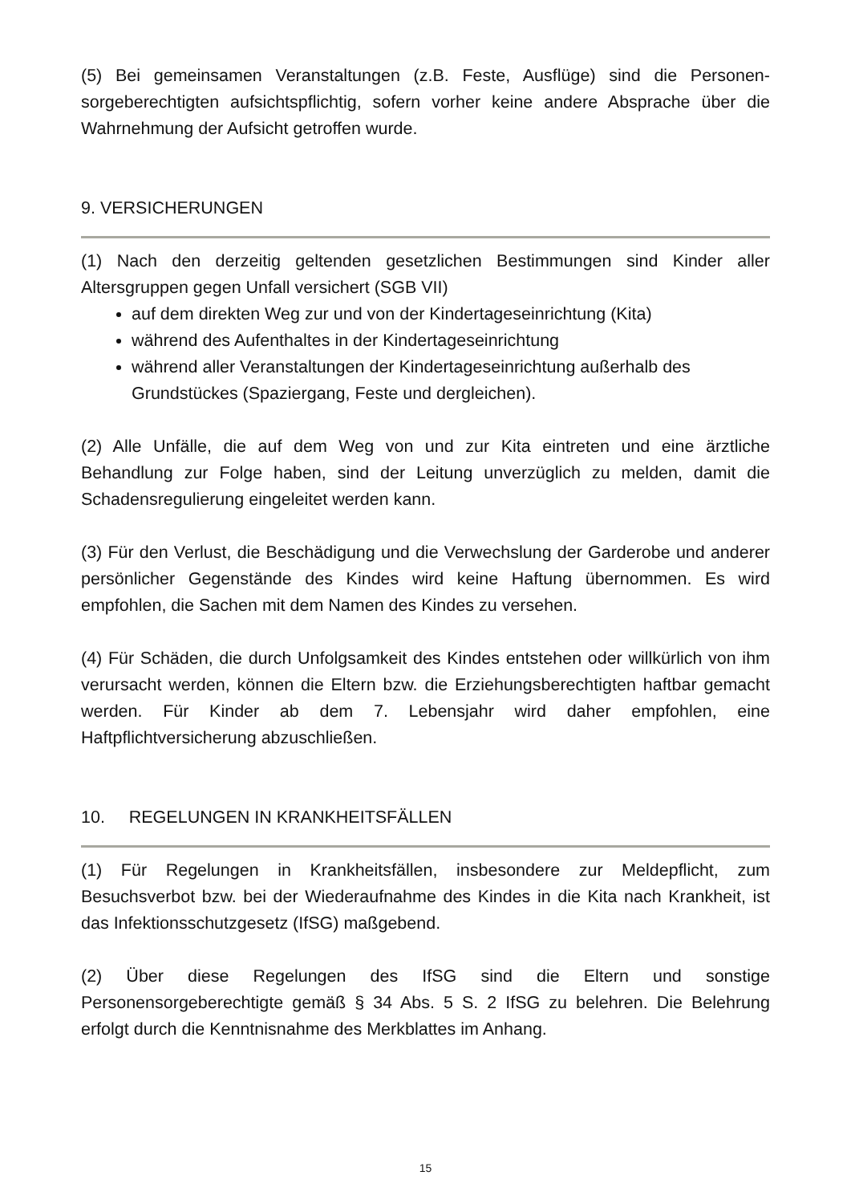(5) Bei gemeinsamen Veranstaltungen (z.B. Feste, Ausflüge) sind die Personen-sorgeberechtigten aufsichtspflichtig, sofern vorher keine andere Absprache über die Wahrnehmung der Aufsicht getroffen wurde.
9. VERSICHERUNGEN
(1) Nach den derzeitig geltenden gesetzlichen Bestimmungen sind Kinder aller Altersgruppen gegen Unfall versichert (SGB VII)
auf dem direkten Weg zur und von der Kindertageseinrichtung (Kita)
während des Aufenthaltes in der Kindertageseinrichtung
während aller Veranstaltungen der Kindertageseinrichtung außerhalb des Grundstückes (Spaziergang, Feste und dergleichen).
(2) Alle Unfälle, die auf dem Weg von und zur Kita eintreten und eine ärztliche Behandlung zur Folge haben, sind der Leitung unverzüglich zu melden, damit die Schadensregulierung eingeleitet werden kann.
(3) Für den Verlust, die Beschädigung und die Verwechslung der Garderobe und anderer persönlicher Gegenstände des Kindes wird keine Haftung übernommen. Es wird empfohlen, die Sachen mit dem Namen des Kindes zu versehen.
(4) Für Schäden, die durch Unfolgsamkeit des Kindes entstehen oder willkürlich von ihm verursacht werden, können die Eltern bzw. die Erziehungsberechtigten haftbar gemacht werden. Für Kinder ab dem 7. Lebensjahr wird daher empfohlen, eine Haftpflichtversicherung abzuschließen.
10. REGELUNGEN IN KRANKHEITSFÄLLEN
(1) Für Regelungen in Krankheitsfällen, insbesondere zur Meldepflicht, zum Besuchsverbot bzw. bei der Wiederaufnahme des Kindes in die Kita nach Krankheit, ist das Infektionsschutzgesetz (IfSG) maßgebend.
(2) Über diese Regelungen des IfSG sind die Eltern und sonstige Personensorgeberechtigte gemäß § 34 Abs. 5 S. 2 IfSG zu belehren. Die Belehrung erfolgt durch die Kenntnisnahme des Merkblattes im Anhang.
15